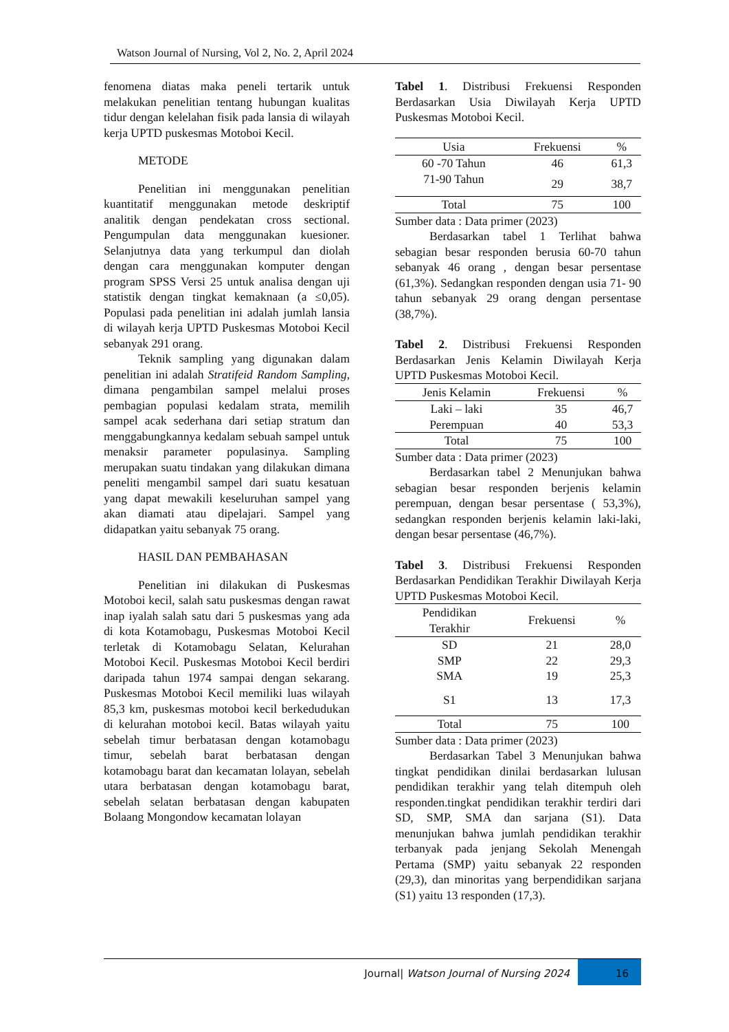Watson Journal of Nursing, Vol 2, No. 2, April 2024
fenomena diatas maka peneli tertarik untuk melakukan penelitian tentang hubungan kualitas tidur dengan kelelahan fisik pada lansia di wilayah kerja UPTD puskesmas Motoboi Kecil.
METODE
Penelitian ini menggunakan penelitian kuantitatif menggunakan metode deskriptif analitik dengan pendekatan cross sectional. Pengumpulan data menggunakan kuesioner. Selanjutnya data yang terkumpul dan diolah dengan cara menggunakan komputer dengan program SPSS Versi 25 untuk analisa dengan uji statistik dengan tingkat kemaknaan (a ≤0,05). Populasi pada penelitian ini adalah jumlah lansia di wilayah kerja UPTD Puskesmas Motoboi Kecil sebanyak 291 orang.
Teknik sampling yang digunakan dalam penelitian ini adalah Stratifeid Random Sampling, dimana pengambilan sampel melalui proses pembagian populasi kedalam strata, memilih sampel acak sederhana dari setiap stratum dan menggabungkannya kedalam sebuah sampel untuk menaksir parameter populasinya. Sampling merupakan suatu tindakan yang dilakukan dimana peneliti mengambil sampel dari suatu kesatuan yang dapat mewakili keseluruhan sampel yang akan diamati atau dipelajari. Sampel yang didapatkan yaitu sebanyak 75 orang.
HASIL DAN PEMBAHASAN
Penelitian ini dilakukan di Puskesmas Motoboi kecil, salah satu puskesmas dengan rawat inap iyalah salah satu dari 5 puskesmas yang ada di kota Kotamobagu, Puskesmas Motoboi Kecil terletak di Kotamobagu Selatan, Kelurahan Motoboi Kecil. Puskesmas Motoboi Kecil berdiri daripada tahun 1974 sampai dengan sekarang. Puskesmas Motoboi Kecil memiliki luas wilayah 85,3 km, puskesmas motoboi kecil berkedudukan di kelurahan motoboi kecil. Batas wilayah yaitu sebelah timur berbatasan dengan kotamobagu timur, sebelah barat berbatasan dengan kotamobagu barat dan kecamatan lolayan, sebelah utara berbatasan dengan kotamobagu barat, sebelah selatan berbatasan dengan kabupaten Bolaang Mongondow kecamatan lolayan
Tabel 1. Distribusi Frekuensi Responden Berdasarkan Usia Diwilayah Kerja UPTD Puskesmas Motoboi Kecil.
| Usia | Frekuensi | % |
| --- | --- | --- |
| 60 -70 Tahun | 46 | 61,3 |
| 71-90 Tahun | 29 | 38,7 |
| Total | 75 | 100 |
Sumber data : Data primer (2023)
Berdasarkan tabel 1 Terlihat bahwa sebagian besar responden berusia 60-70 tahun sebanyak 46 orang , dengan besar persentase (61,3%). Sedangkan responden dengan usia 71- 90 tahun sebanyak 29 orang dengan persentase (38,7%).
Tabel 2. Distribusi Frekuensi Responden Berdasarkan Jenis Kelamin Diwilayah Kerja UPTD Puskesmas Motoboi Kecil.
| Jenis Kelamin | Frekuensi | % |
| --- | --- | --- |
| Laki – laki | 35 | 46,7 |
| Perempuan | 40 | 53,3 |
| Total | 75 | 100 |
Sumber data : Data primer (2023)
Berdasarkan tabel 2 Menunjukan bahwa sebagian besar responden berjenis kelamin perempuan, dengan besar persentase ( 53,3%), sedangkan responden berjenis kelamin laki-laki, dengan besar persentase (46,7%).
Tabel 3. Distribusi Frekuensi Responden Berdasarkan Pendidikan Terakhir Diwilayah Kerja UPTD Puskesmas Motoboi Kecil.
| Pendidikan Terakhir | Frekuensi | % |
| --- | --- | --- |
| SD | 21 | 28,0 |
| SMP | 22 | 29,3 |
| SMA | 19 | 25,3 |
| S1 | 13 | 17,3 |
| Total | 75 | 100 |
Sumber data : Data primer (2023)
Berdasarkan Tabel 3 Menunjukan bahwa tingkat pendidikan dinilai berdasarkan lulusan pendidikan terakhir yang telah ditempuh oleh responden.tingkat pendidikan terakhir terdiri dari SD, SMP, SMA dan sarjana (S1). Data menunjukan bahwa jumlah pendidikan terakhir terbanyak pada jenjang Sekolah Menengah Pertama (SMP) yaitu sebanyak 22 responden (29,3), dan minoritas yang berpendidikan sarjana (S1) yaitu 13 responden (17,3).
Journal| Watson Journal of Nursing 2024 16